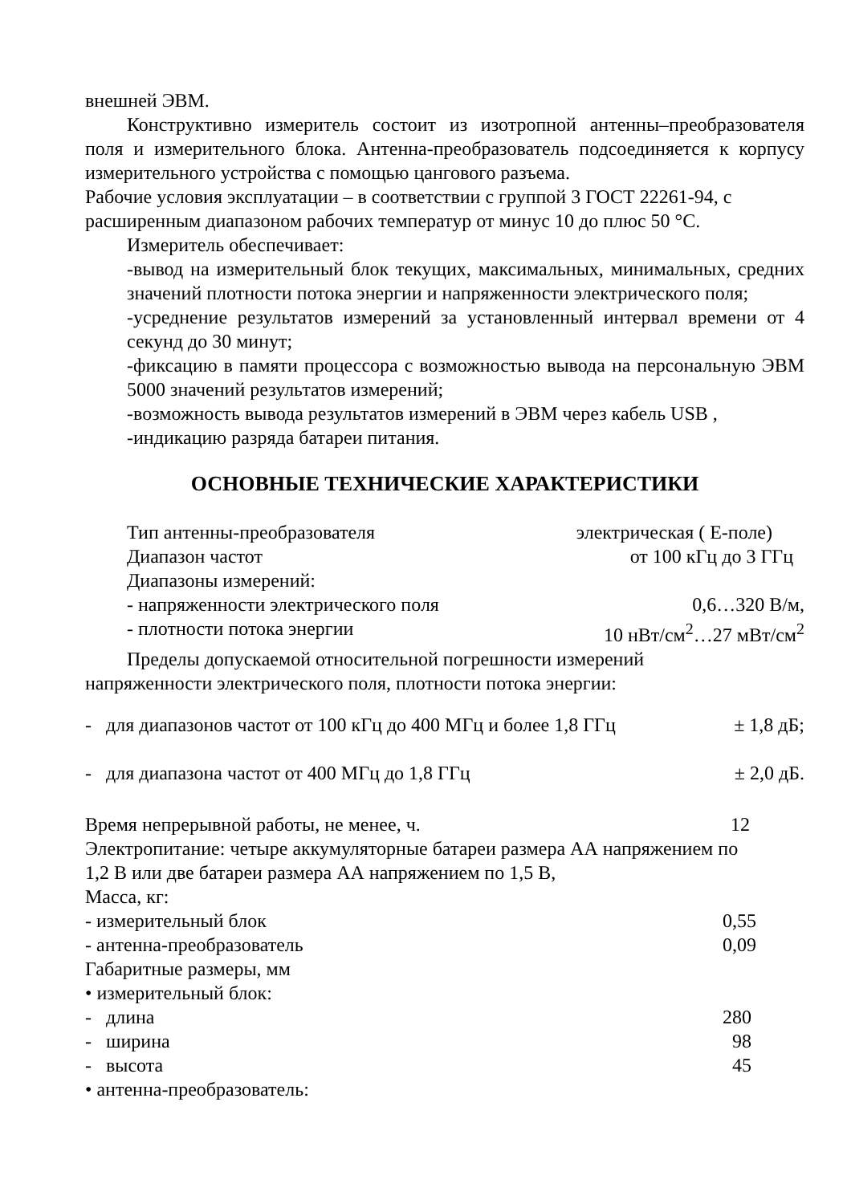внешней ЭВМ.
Конструктивно измеритель состоит из изотропной антенны–преобразователя поля и измерительного блока. Антенна-преобразователь подсоединяется к корпусу измерительного устройства с помощью цангового разъема.
Рабочие условия эксплуатации – в соответствии с группой 3 ГОСТ 22261-94, с расширенным диапазоном рабочих температур от минус 10 до плюс 50 °С.
Измеритель обеспечивает:
-вывод на измерительный блок текущих, максимальных, минимальных, средних значений плотности потока энергии и напряженности электрического поля;
-усреднение результатов измерений за установленный интервал времени от 4 секунд до 30 минут;
-фиксацию в памяти процессора с возможностью вывода на персональную ЭВМ 5000 значений результатов измерений;
-возможность вывода результатов измерений в ЭВМ через кабель USB ,
-индикацию разряда батареи питания.
ОСНОВНЫЕ ТЕХНИЧЕСКИЕ ХАРАКТЕРИСТИКИ
Тип антенны-преобразователя электрическая ( Е-поле)
Диапазон частот от 100 кГц до 3 ГГц
Диапазоны измерений:
- напряженности электрического поля 0,6…320 В/м,
- плотности потока энергии 10 нВт/см<sup>2</sup>…27 мВт/см<sup>2</sup>
Пределы допускаемой относительной погрешности измерений
напряженности электрического поля, плотности потока энергии:
- для диапазонов частот от 100 кГц до 400 МГц и более 1,8 ГГц ± 1,8 дБ;
- для диапазона частот от 400 МГц до 1,8 ГГц ± 2,0 дБ.
Время непрерывной работы, не менее, ч. 12
Электропитание: четыре аккумуляторные батареи размера АА напряжением по 1,2 В или две батареи размера АА напряжением по 1,5 В,
Масса, кг:
- измерительный блок 0,55
- антенна-преобразователь 0,09
Габаритные размеры, мм
• измерительный блок:
- длина 280
- ширина 98
- высота 45
• антенна-преобразователь: